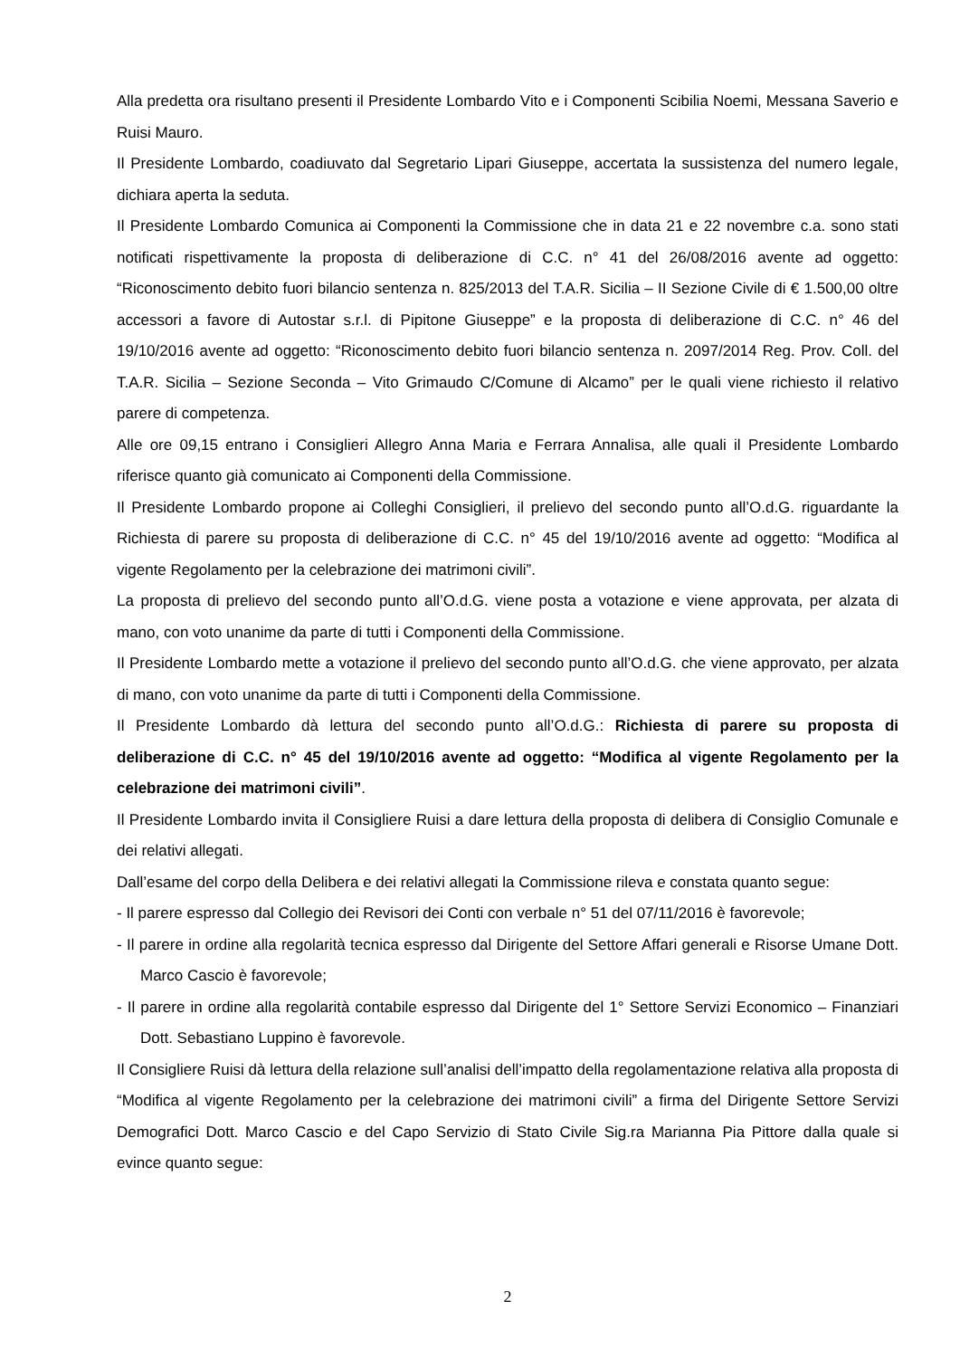Alla predetta ora risultano presenti il Presidente Lombardo Vito e i Componenti Scibilia Noemi, Messana Saverio e Ruisi Mauro.
Il Presidente Lombardo, coadiuvato dal Segretario Lipari Giuseppe, accertata la sussistenza del numero legale, dichiara aperta la seduta.
Il Presidente Lombardo Comunica ai Componenti la Commissione che in data 21 e 22 novembre c.a. sono stati notificati rispettivamente la proposta di deliberazione di C.C. n° 41 del 26/08/2016 avente ad oggetto: “Riconoscimento debito fuori bilancio sentenza n. 825/2013 del T.A.R. Sicilia – II Sezione Civile di € 1.500,00 oltre accessori a favore di Autostar s.r.l. di Pipitone Giuseppe” e la proposta di deliberazione di C.C. n° 46 del 19/10/2016 avente ad oggetto: “Riconoscimento debito fuori bilancio sentenza n. 2097/2014 Reg. Prov. Coll. del T.A.R. Sicilia – Sezione Seconda – Vito Grimaudo C/Comune di Alcamo” per le quali viene richiesto il relativo parere di competenza.
Alle ore 09,15 entrano i Consiglieri Allegro Anna Maria e Ferrara Annalisa, alle quali il Presidente Lombardo riferisce quanto già comunicato ai Componenti della Commissione.
Il Presidente Lombardo propone ai Colleghi Consiglieri, il prelievo del secondo punto all’O.d.G. riguardante la Richiesta di parere su proposta di deliberazione di C.C. n° 45 del 19/10/2016 avente ad oggetto: “Modifica al vigente Regolamento per la celebrazione dei matrimoni civili”.
La proposta di prelievo del secondo punto all’O.d.G. viene posta a votazione e viene approvata, per alzata di mano, con voto unanime da parte di tutti i Componenti della Commissione.
Il Presidente Lombardo mette a votazione il prelievo del secondo punto all’O.d.G. che viene approvato, per alzata di mano, con voto unanime da parte di tutti i Componenti della Commissione.
Il Presidente Lombardo dà lettura del secondo punto all’O.d.G.: Richiesta di parere su proposta di deliberazione di C.C. n° 45 del 19/10/2016 avente ad oggetto: “Modifica al vigente Regolamento per la celebrazione dei matrimoni civili”.
Il Presidente Lombardo invita il Consigliere Ruisi a dare lettura della proposta di delibera di Consiglio Comunale e dei relativi allegati.
Dall’esame del corpo della Delibera e dei relativi allegati la Commissione rileva e constata quanto segue:
- Il parere espresso dal Collegio dei Revisori dei Conti con verbale n° 51 del 07/11/2016 è favorevole;
- Il parere in ordine alla regolarità tecnica espresso dal Dirigente del Settore Affari generali e Risorse Umane Dott. Marco Cascio è favorevole;
- Il parere in ordine alla regolarità contabile espresso dal Dirigente del 1° Settore Servizi Economico – Finanziari Dott. Sebastiano Luppino è favorevole.
Il Consigliere Ruisi dà lettura della relazione sull’analisi dell’impatto della regolamentazione relativa alla proposta di “Modifica al vigente Regolamento per la celebrazione dei matrimoni civili” a firma del Dirigente Settore Servizi Demografici Dott. Marco Cascio e del Capo Servizio di Stato Civile Sig.ra Marianna Pia Pittore dalla quale si evince quanto segue:
2